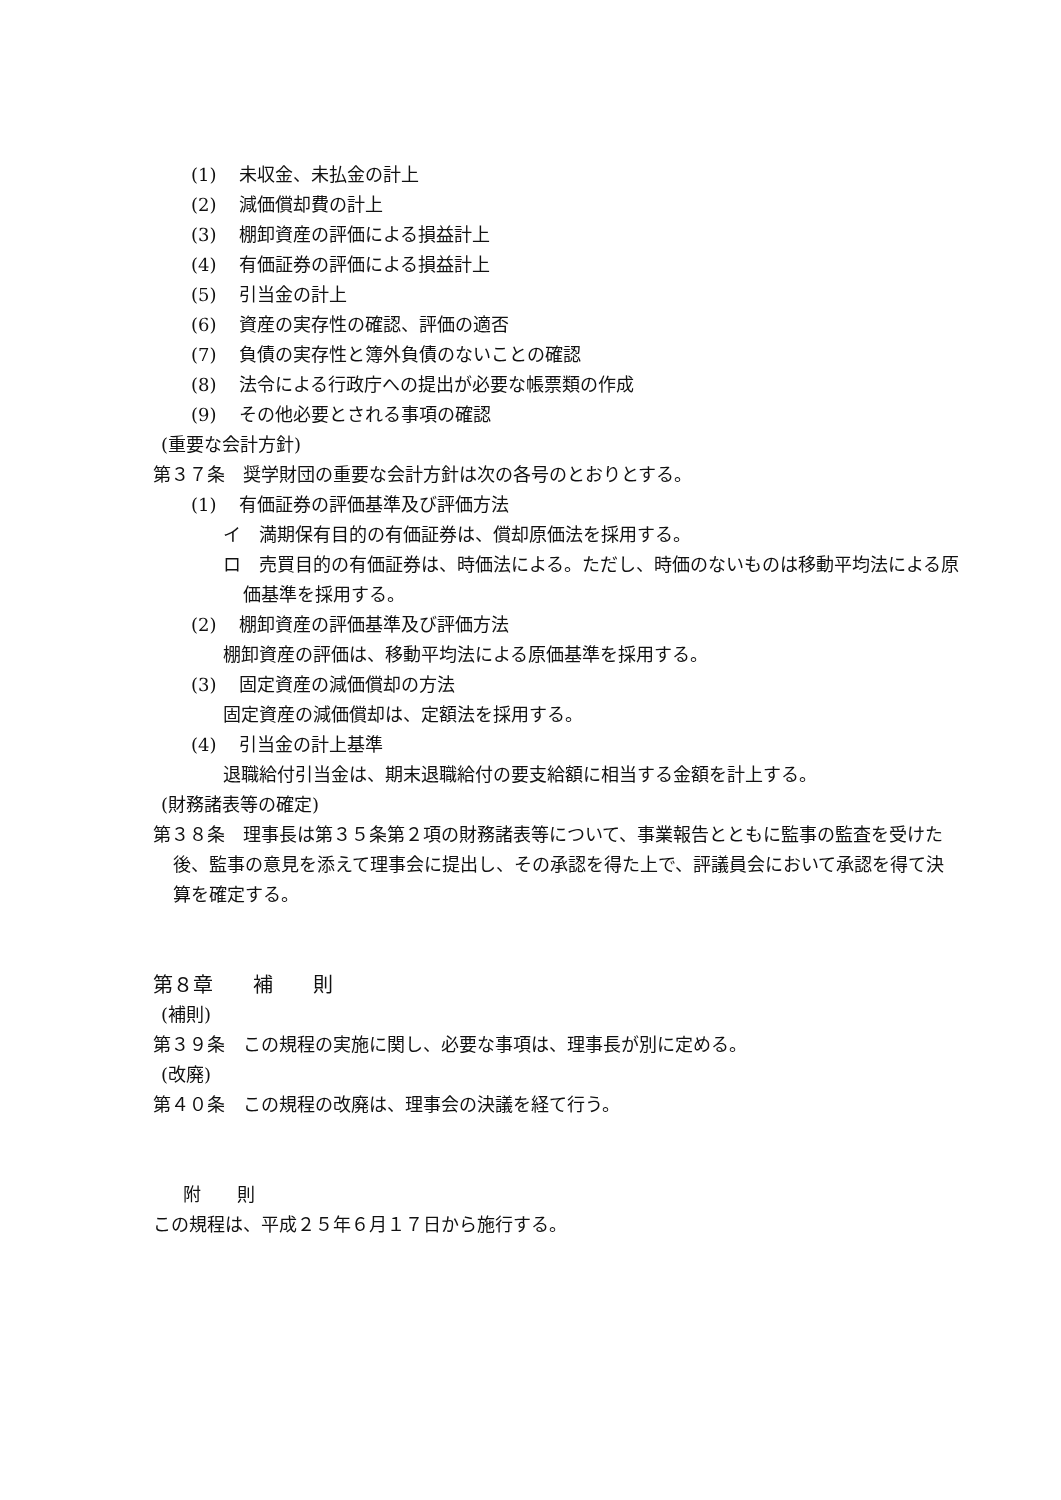(1) 未収金、未払金の計上
(2) 減価償却費の計上
(3) 棚卸資産の評価による損益計上
(4) 有価証券の評価による損益計上
(5) 引当金の計上
(6) 資産の実存性の確認、評価の適否
(7) 負債の実存性と簿外負債のないことの確認
(8) 法令による行政庁への提出が必要な帳票類の作成
(9) その他必要とされる事項の確認
(重要な会計方針)
第３７条　奨学財団の重要な会計方針は次の各号のとおりとする。
(1) 有価証券の評価基準及び評価方法
イ　満期保有目的の有価証券は、償却原価法を採用する。
ロ　売買目的の有価証券は、時価法による。ただし、時価のないものは移動平均法による原価基準を採用する。
(2) 棚卸資産の評価基準及び評価方法
棚卸資産の評価は、移動平均法による原価基準を採用する。
(3) 固定資産の減価償却の方法
固定資産の減価償却は、定額法を採用する。
(4) 引当金の計上基準
退職給付引当金は、期末退職給付の要支給額に相当する金額を計上する。
(財務諸表等の確定)
第３８条　理事長は第３５条第２項の財務諸表等について、事業報告とともに監事の監査を受けた後、監事の意見を添えて理事会に提出し、その承認を得た上で、評議員会において承認を得て決算を確定する。
第８章　　補　　則
(補則)
第３９条　この規程の実施に関し、必要な事項は、理事長が別に定める。
(改廃)
第４０条　この規程の改廃は、理事会の決議を経て行う。
附　　則
この規程は、平成２５年６月１７日から施行する。